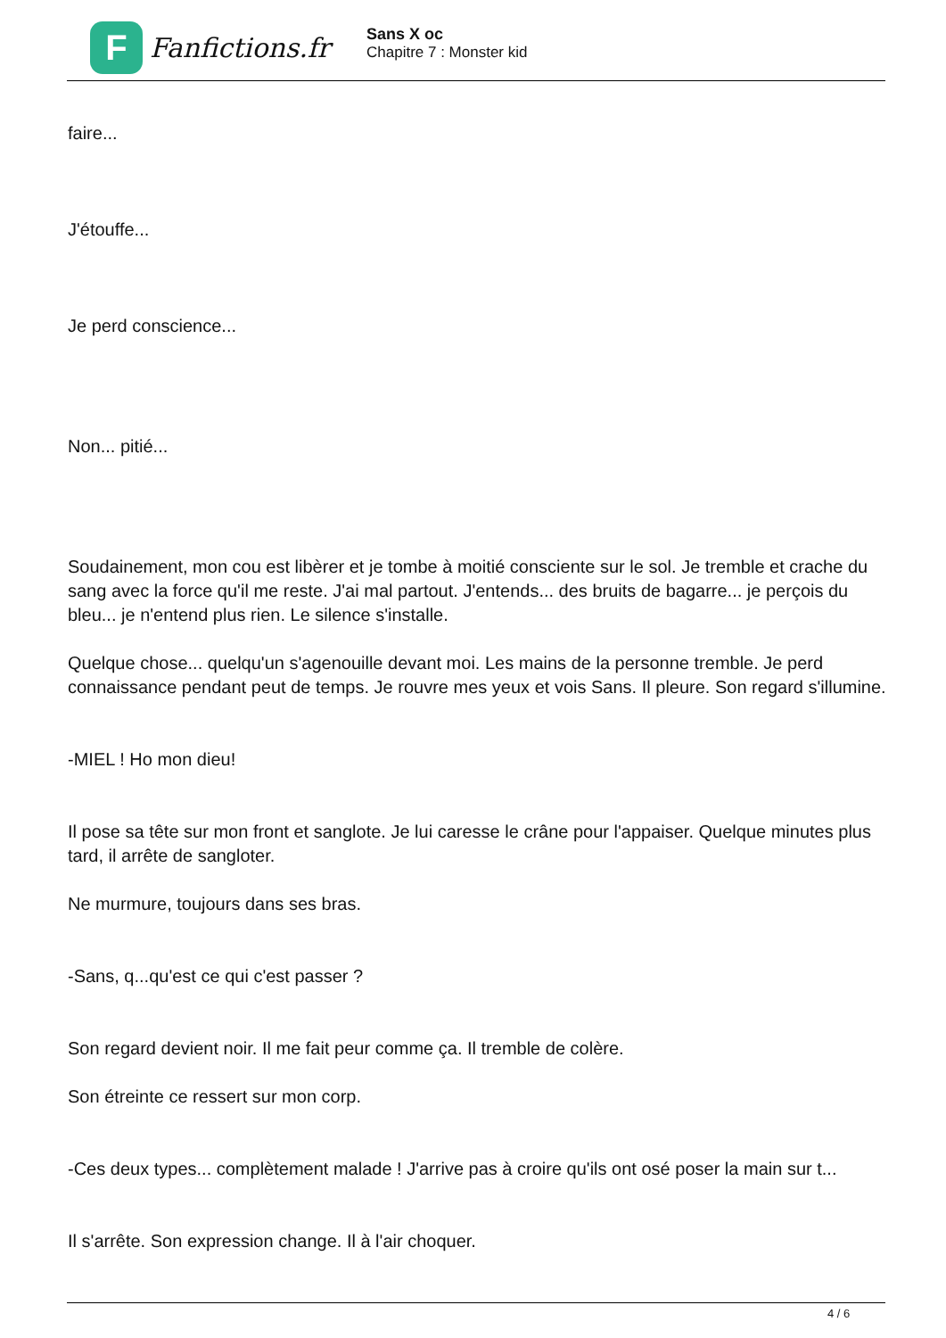F
Fanfictions.fr
Sans X oc
Chapitre 7 : Monster kid
faire...
J'étouffe...
Je perd conscience...
Non... pitié...
Soudainement, mon cou est libèrer et je tombe à moitié consciente sur le sol. Je tremble et crache du sang avec la force qu'il me reste. J'ai mal partout. J'entends... des bruits de bagarre... je perçois du bleu... je n'entend plus rien. Le silence s'installe.
Quelque chose... quelqu'un s'agenouille devant moi. Les mains de la personne tremble. Je perd connaissance pendant peut de temps. Je rouvre mes yeux et vois Sans. Il pleure. Son regard s'illumine.
-MIEL ! Ho mon dieu!
Il pose sa tête sur mon front et sanglote. Je lui caresse le crâne pour l'appaiser. Quelque minutes plus tard, il arrête de sangloter.
Ne murmure, toujours dans ses bras.
-Sans, q...qu'est ce qui c'est passer ?
Son regard devient noir. Il me fait peur comme ça. Il tremble de colère.
Son étreinte ce ressert sur mon corp.
-Ces deux types... complètement malade ! J'arrive pas à croire qu'ils ont osé poser la main sur t...
Il s'arrête. Son expression change. Il à l'air choquer.
4 / 6